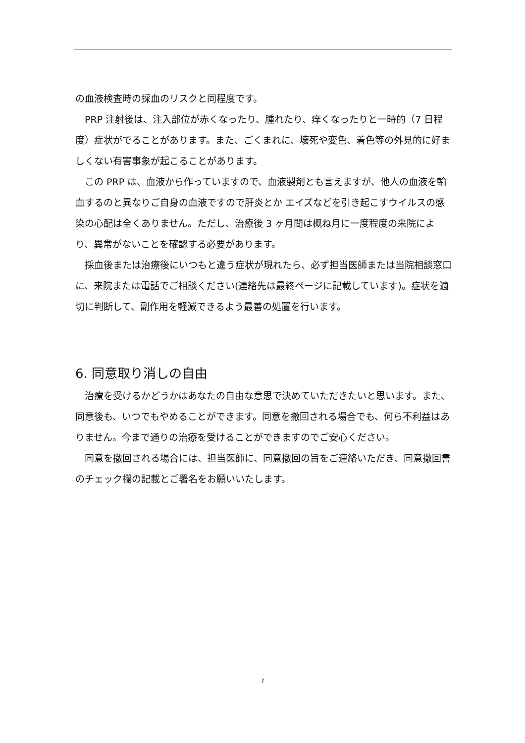の血液検査時の採血のリスクと同程度です。
　PRP 注射後は、注入部位が赤くなったり、腫れたり、痒くなったりと一時的（7 日程度）症状がでることがあります。また、ごくまれに、壊死や変色、着色等の外見的に好ましくない有害事象が起こることがあります。
　この PRP は、血液から作っていますので、血液製剤とも言えますが、他人の血液を輸血するのと異なりご自身の血液ですので肝炎とか エイズなどを引き起こすウイルスの感染の心配は全くありません。ただし、治療後 3 ヶ月間は概ね月に一度程度の来院により、異常がないことを確認する必要があります。
　採血後または治療後にいつもと違う症状が現れたら、必ず担当医師または当院相談窓口に、来院または電話でご相談ください(連絡先は最終ページに記載しています)。症状を適切に判断して、副作用を軽減できるよう最善の処置を行います。
6. 同意取り消しの自由
　治療を受けるかどうかはあなたの自由な意思で決めていただきたいと思います。また、同意後も、いつでもやめることができます。同意を撤回される場合でも、何ら不利益はありません。今まで通りの治療を受けることができますのでご安心ください。
　同意を撤回される場合には、担当医師に、同意撤回の旨をご連絡いただき、同意撤回書のチェック欄の記載とご署名をお願いいたします。
7